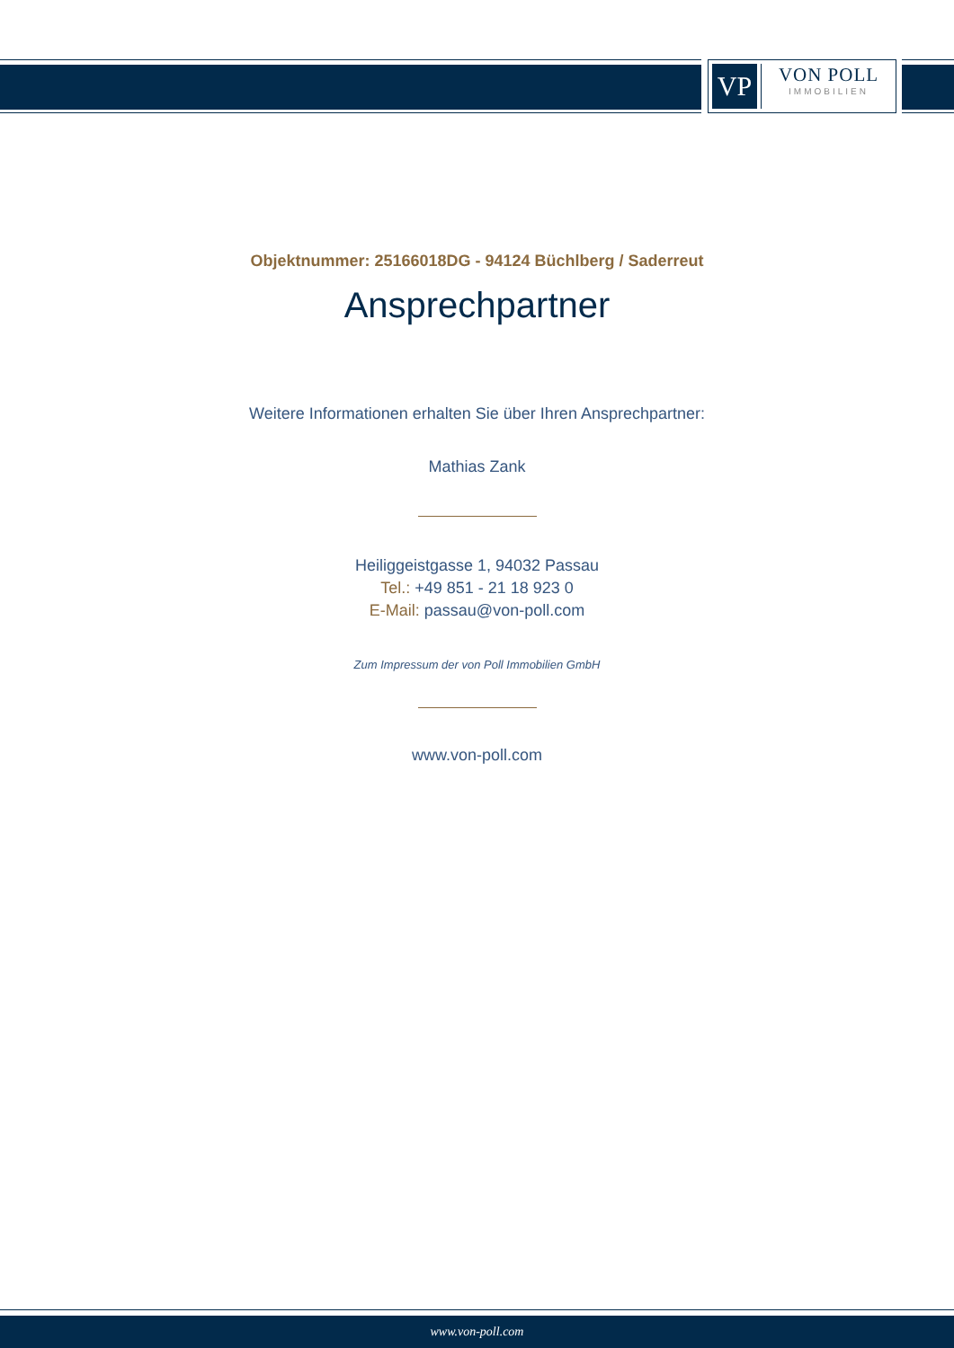VP
VON POLL
IMMOBILIEN
Objektnummer: 25166018DG - 94124 Büchlberg / Saderreut
Ansprechpartner
Weitere Informationen erhalten Sie über Ihren Ansprechpartner:
Mathias Zank
Heiliggeistgasse 1, 94032 Passau
Tel.: +49 851 - 21 18 923 0
E-Mail: passau@von-poll.com
Zum Impressum der von Poll Immobilien GmbH
www.von-poll.com
www.von-poll.com